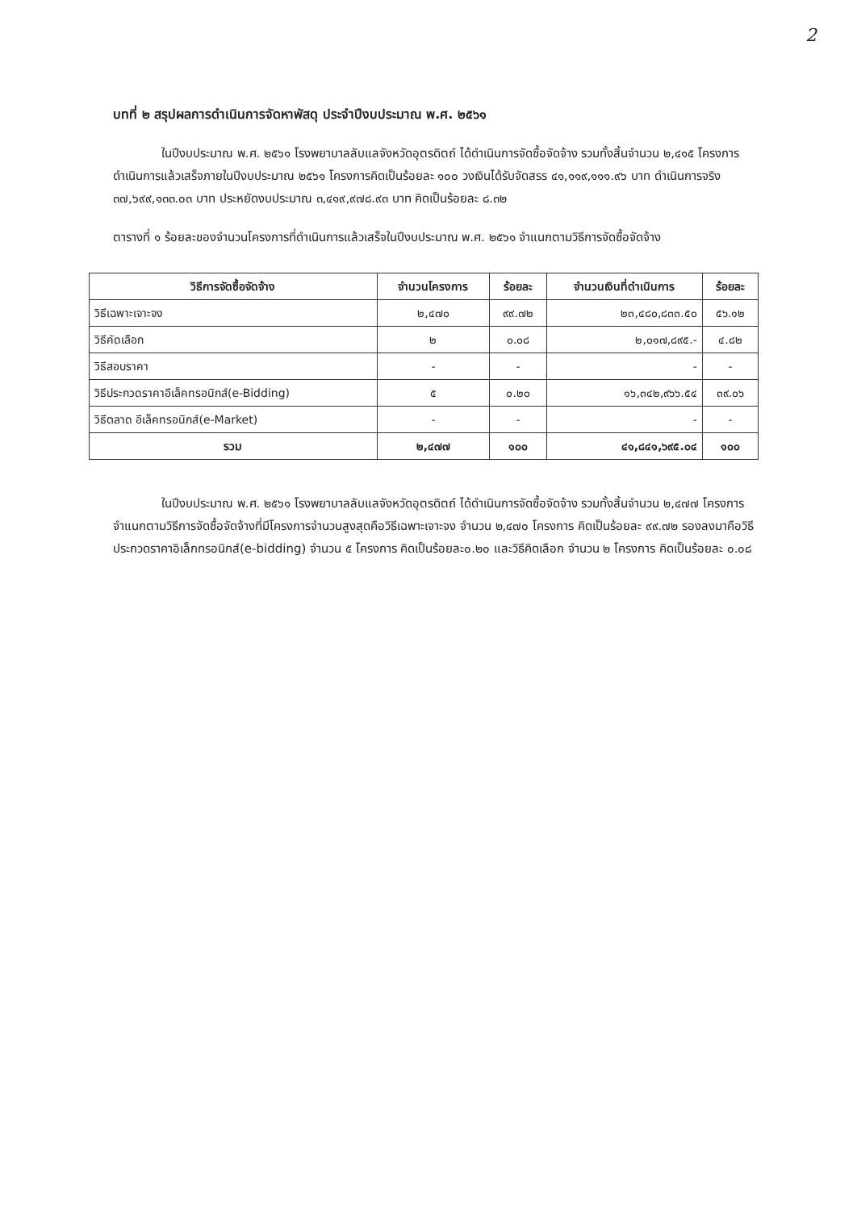2
บทที่ ๒ สรุปผลการดำเนินการจัดหาพัสดุ ประจำปีงบประมาณ พ.ศ. ๒๕๖๑
ในปีงบประมาณ พ.ศ. ๒๕๖๑ โรงพยาบาลลับแลจังหวัดอุตรดิตถ์ ได้ดำเนินการจัดซื้อจัดจ้าง รวมทั้งสิ้นจำนวน ๒,๔๑๕ โครงการ ดำเนินการแล้วเสร็จภายในปีงบประมาณ ๒๕๖๑ โครงการคิดเป็นร้อยละ ๑๐๐ วงเงินได้รับจัดสรร ๔๑,๑๑๙,๑๑๑.๙๖ บาท ดำเนินการจริง ๓๗,๖๙๙,๑๓๓.๐๓ บาท ประหยัดงบประมาณ ๓,๔๑๙,๙๗๘.๙๓ บาท คิดเป็นร้อยละ ๘.๓๒
ตารางที่ ๑ ร้อยละของจำนวนโครงการที่ดำเนินการแล้วเสร็จในปีงบประมาณ พ.ศ. ๒๕๖๑ จำแนกตามวิธีการจัดซื้อจัดจ้าง
| วิธีการจัดซื้อจัดจ้าง | จำนวนโครงการ | ร้อยละ | จำนวนเงินที่ดำเนินการ | ร้อยละ |
| --- | --- | --- | --- | --- |
| วิธีเฉพาะเจาะจง | ๒,๔๗๐ | ๙๙.๗๒ | ๒๓,๔๘๐,๘๓๓.๕๐ | ๕๖.๑๒ |
| วิธีคัดเลือก | ๒ | ๐.๐๘ | ๒,๐๑๗,๘๙๕.- | ๔.๘๒ |
| วิธีสอบราคา | - | - | - | - |
| วิธีประกวดราคาอีเล็คทรอนิกส์(e-Bidding) | ๕ | ๐.๒๐ | ๑๖,๓๔๒,๙๖๖.๕๔ | ๓๙.๐๖ |
| วิธีตลาด อีเล็คทรอนิกส์(e-Market) | - | - | - | - |
| รวม | ๒,๔๗๗ | ๑๐๐ | ๔๑,๘๔๑,๖๙๕.๐๔ | ๑๐๐ |
ในปีงบประมาณ พ.ศ. ๒๕๖๑ โรงพยาบาลลับแลจังหวัดอุตรดิตถ์ ได้ดำเนินการจัดซื้อจัดจ้าง รวมทั้งสิ้นจำนวน ๒,๔๗๗ โครงการ จำแนกตามวิธีการจัดซื้อจัดจ้างที่มีโครงการจำนวนสูงสุดคือวิธีเฉพาะเจาะจง จำนวน ๒,๔๗๐ โครงการ คิดเป็นร้อยละ ๙๙.๗๒ รองลงมาคือวิธีประกวดราคาอิเล็กทรอนิกส์(e-bidding) จำนวน ๕ โครงการ คิดเป็นร้อยละ๐.๒๐ และวิธีคิดเลือก จำนวน ๒ โครงการ คิดเป็นร้อยละ ๐.๐๘